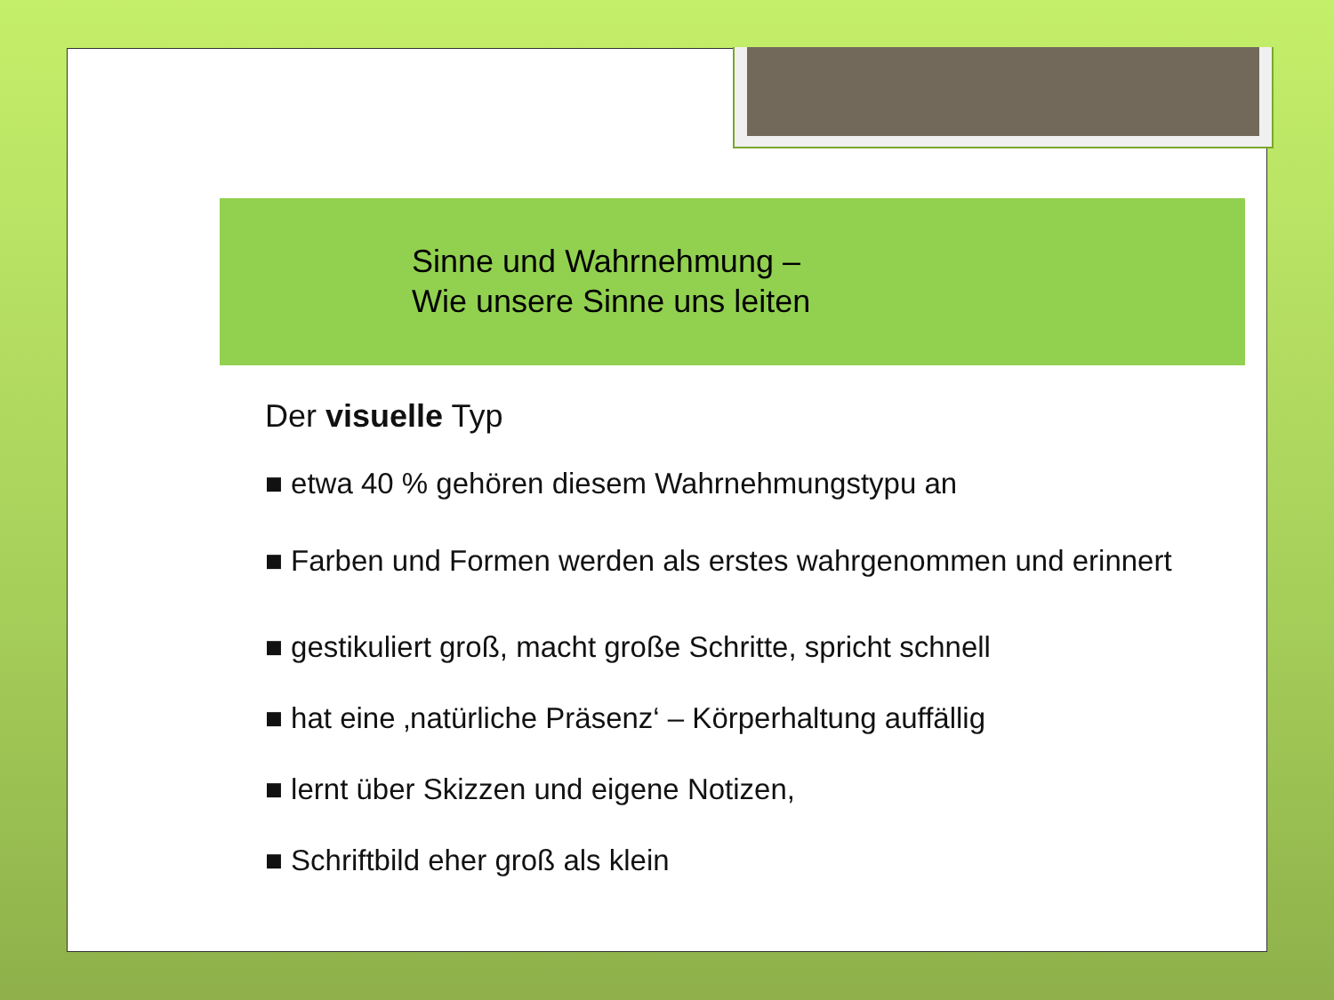Sinne und Wahrnehmung –
Wie unsere Sinne uns leiten
Der visuelle Typ
■ etwa 40 % gehören diesem Wahrnehmungstypu an
■ Farben und Formen werden als erstes wahrgenommen und erinnert
■ gestikuliert groß, macht große Schritte, spricht schnell
■ hat eine ‚natürliche Präsenz‘ – Körperhaltung auffällig
■ lernt über Skizzen und eigene Notizen,
■ Schriftbild eher groß als klein